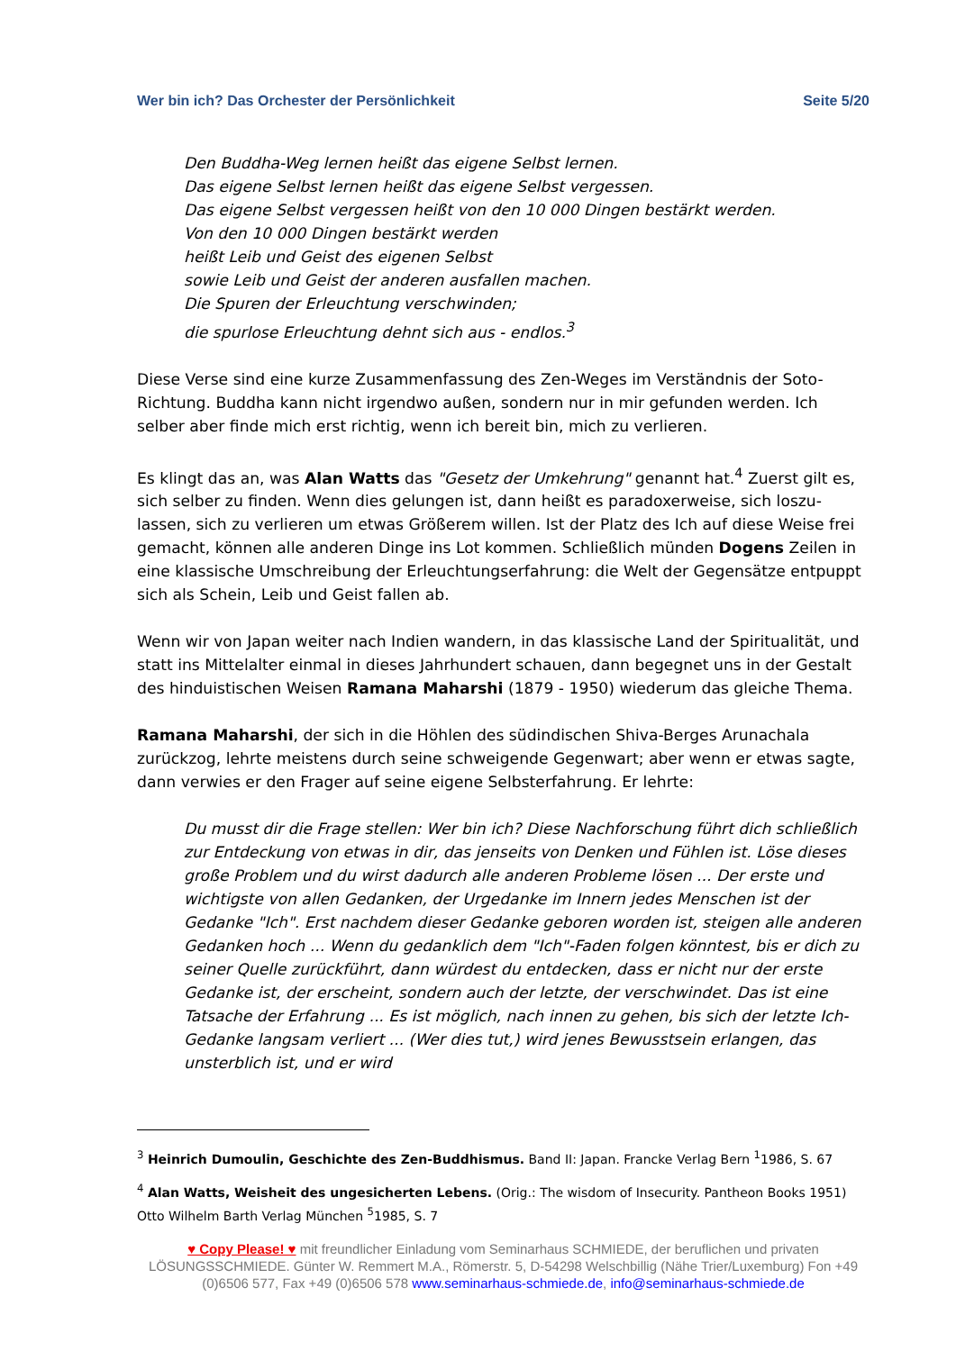Wer bin ich? Das Orchester der Persönlichkeit Seite 5/20
Den Buddha-Weg lernen heißt das eigene Selbst lernen.
Das eigene Selbst lernen heißt das eigene Selbst vergessen.
Das eigene Selbst vergessen heißt von den 10 000 Dingen bestärkt werden.
Von den 10 000 Dingen bestärkt werden
heißt Leib und Geist des eigenen Selbst
sowie Leib und Geist der anderen ausfallen machen.
Die Spuren der Erleuchtung verschwinden;
die spurlose Erleuchtung dehnt sich aus - endlos.<sup>3</sup>
Diese Verse sind eine kurze Zusammenfassung des Zen-Weges im Verständnis der Soto-Richtung. Buddha kann nicht irgendwo außen, sondern nur in mir gefunden werden. Ich selber aber finde mich erst richtig, wenn ich bereit bin, mich zu verlieren.
Es klingt das an, was Alan Watts das "Gesetz der Umkehrung" genannt hat.<sup>4</sup> Zuerst gilt es, sich selber zu finden. Wenn dies gelungen ist, dann heißt es paradoxerweise, sich loszu-lassen, sich zu verlieren um etwas Größerem willen. Ist der Platz des Ich auf diese Weise frei gemacht, können alle anderen Dinge ins Lot kommen. Schließlich münden Dogens Zeilen in eine klassische Umschreibung der Erleuchtungserfahrung: die Welt der Gegensätze entpuppt sich als Schein, Leib und Geist fallen ab.
Wenn wir von Japan weiter nach Indien wandern, in das klassische Land der Spiritualität, und statt ins Mittelalter einmal in dieses Jahrhundert schauen, dann begegnet uns in der Gestalt des hinduistischen Weisen Ramana Maharshi (1879 - 1950) wiederum das gleiche Thema.
Ramana Maharshi, der sich in die Höhlen des südindischen Shiva-Berges Arunachala zurückzog, lehrte meistens durch seine schweigende Gegenwart; aber wenn er etwas sagte, dann verwies er den Frager auf seine eigene Selbsterfahrung. Er lehrte:
Du musst dir die Frage stellen: Wer bin ich? Diese Nachforschung führt dich schließlich zur Entdeckung von etwas in dir, das jenseits von Denken und Fühlen ist. Löse dieses große Problem und du wirst dadurch alle anderen Probleme lösen ... Der erste und wichtigste von allen Gedanken, der Urgedanke im Innern jedes Menschen ist der Gedanke "Ich". Erst nachdem dieser Gedanke geboren worden ist, steigen alle anderen Gedanken hoch ... Wenn du gedanklich dem "Ich"-Faden folgen könntest, bis er dich zu seiner Quelle zurückführt, dann würdest du entdecken, dass er nicht nur der erste Gedanke ist, der erscheint, sondern auch der letzte, der verschwindet. Das ist eine Tatsache der Erfahrung ... Es ist möglich, nach innen zu gehen, bis sich der letzte Ich-Gedanke langsam verliert ... (Wer dies tut,) wird jenes Bewusstsein erlangen, das unsterblich ist, und er wird
<sup>3</sup> Heinrich Dumoulin, Geschichte des Zen-Buddhismus. Band II: Japan. Francke Verlag Bern <sup>1</sup>1986, S. 67
<sup>4</sup> Alan Watts, Weisheit des ungesicherten Lebens. (Orig.: The wisdom of Insecurity. Pantheon Books 1951) Otto Wilhelm Barth Verlag München <sup>5</sup>1985, S. 7
♥ Copy Please! ♥ mit freundlicher Einladung vom Seminarhaus SCHMIEDE, der beruflichen und privaten LÖSUNGSSCHMIEDE. Günter W. Remmert M.A., Römerstr. 5, D-54298 Welschbillig (Nähe Trier/Luxemburg) Fon +49 (0)6506 577, Fax +49 (0)6506 578 www.seminarhaus-schmiede.de, info@seminarhaus-schmiede.de